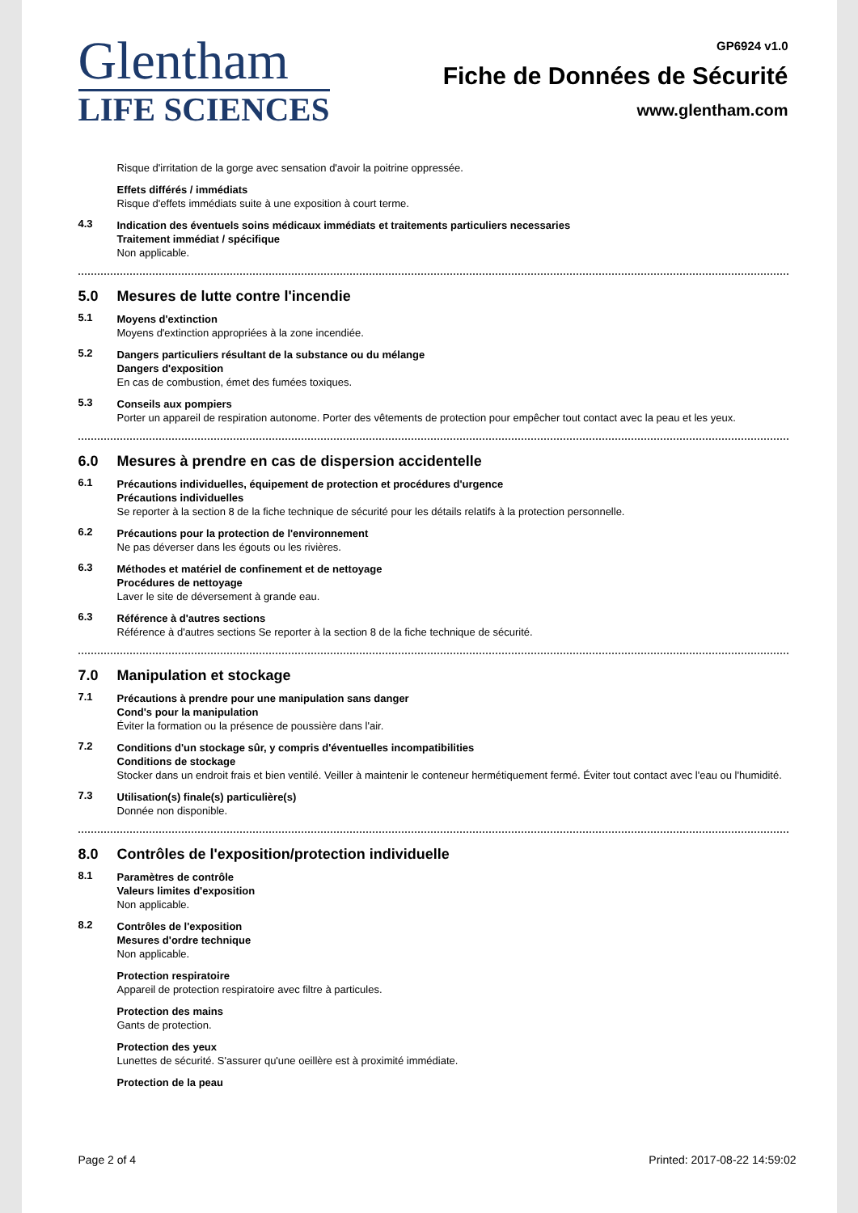Glentham
LIFE SCIENCES
GP6924 v1.0
Fiche de Données de Sécurité
www.glentham.com
Risque d'irritation de la gorge avec sensation d'avoir la poitrine oppressée.
Effets différés / immédiats
Risque d'effets immédiats suite à une exposition à court terme.
4.3 Indication des éventuels soins médicaux immédiats et traitements particuliers necessaries
Traitement immédiat / spécifique
Non applicable.
5.0 Mesures de lutte contre l'incendie
5.1 Moyens d'extinction
Moyens d'extinction appropriées à la zone incendiée.
5.2 Dangers particuliers résultant de la substance ou du mélange
Dangers d'exposition
En cas de combustion, émet des fumées toxiques.
5.3 Conseils aux pompiers
Porter un appareil de respiration autonome. Porter des vêtements de protection pour empêcher tout contact avec la peau et les yeux.
6.0 Mesures à prendre en cas de dispersion accidentelle
6.1 Précautions individuelles, équipement de protection et procédures d'urgence
Précautions individuelles
Se reporter à la section 8 de la fiche technique de sécurité pour les détails relatifs à la protection personnelle.
6.2 Précautions pour la protection de l'environnement
Ne pas déverser dans les égouts ou les rivières.
6.3 Méthodes et matériel de confinement et de nettoyage
Procédures de nettoyage
Laver le site de déversement à grande eau.
6.3 Référence à d'autres sections
Référence à d'autres sections Se reporter à la section 8 de la fiche technique de sécurité.
7.0 Manipulation et stockage
7.1 Précautions à prendre pour une manipulation sans danger
Cond's pour la manipulation
Éviter la formation ou la présence de poussière dans l'air.
7.2 Conditions d'un stockage sûr, y compris d'éventuelles incompatibilities
Conditions de stockage
Stocker dans un endroit frais et bien ventilé. Veiller à maintenir le conteneur hermétiquement fermé. Éviter tout contact avec l'eau ou l'humidité.
7.3 Utilisation(s) finale(s) particulière(s)
Donnée non disponible.
8.0 Contrôles de l'exposition/protection individuelle
8.1 Paramètres de contrôle
Valeurs limites d'exposition
Non applicable.
8.2 Contrôles de l'exposition
Mesures d'ordre technique
Non applicable.
Protection respiratoire
Appareil de protection respiratoire avec filtre à particules.
Protection des mains
Gants de protection.
Protection des yeux
Lunettes de sécurité. S'assurer qu'une oeillère est à proximité immédiate.
Protection de la peau
Page 2 of 4 Printed: 2017-08-22 14:59:02